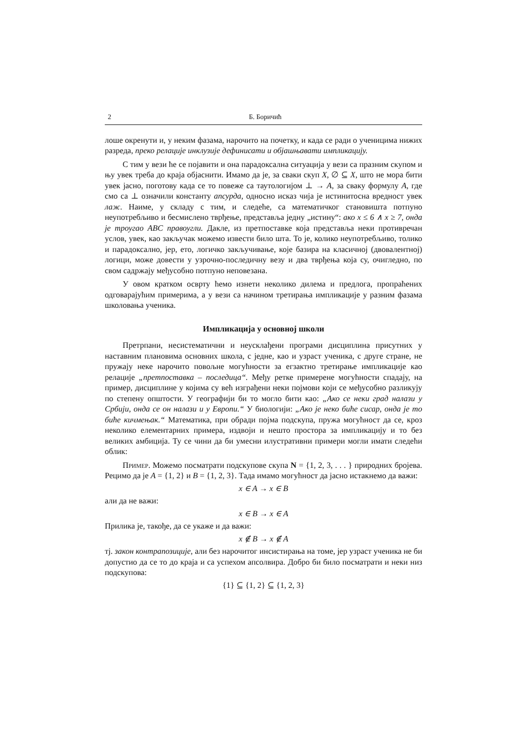2 Б. Боричић
лоше окренути и, у неким фазама, нарочито на почетку, и када се ради о ученицима нижих разреда, преко релације инклузије дефинисати и објашњавати импликацију.
С тим у вези ће се појавити и она парадоксална ситуација у вези са празним скупом и њу увек треба до краја објаснити. Имамо да је, за сваки скуп X, ∅ ⊆ X, што не мора бити увек јасно, поготову када се то повеже са таутологијом ⊥ → A, за сваку формулу A, где смо са ⊥ означили константу апсурда, односно исказ чија је истинитосна вредност увек лаж. Наиме, у складу с тим, и следеће, са математичког становишта потпуно неупотребљиво и бесмислено тврђење, представља једну „истину“: ако x ≤ 6 ∧ x ≥ 7, онда је троугао ABC правоугли. Дакле, из претпоставке која представља неки противречан услов, увек, као закључак можемо извести било шта. То је, колико неупотребљиво, толико и парадоксално, јер, ето, логичко закључивање, које базира на класичној (двовалентној) логици, може довести у узрочно-последичну везу и два тврђења која су, очигледно, по свом садржају међусобно потпуно неповезана.
У овом кратком осврту ћемо изнети неколико дилема и предлога, пропраћених одговарајућим примерима, а у вези са начином третирања импликације у разним фазама школовања ученика.
Импликација у основној школи
Претрпани, несистематични и неусклађени програми дисциплина присутних у наставним плановима основних школа, с једне, као и узраст ученика, с друге стране, не пружају неке нарочито повољне могућности за егзактно третирање импликације као релације „претпоставка – последица“. Међу ретке примерене могућности спадају, на пример, дисциплине у којима су већ изграђени неки појмови који се међусобно разликују по степену општости. У географији би то могло бити као: „Ако се неки град налази у Србији, онда се он налази и у Европи.“ У биологији: „Ако је неко биће сисар, онда је то биће кичмењак.“ Математика, при обради појма подскупа, пружа могућност да се, кроз неколико елементарних примера, издвоји и нешто простора за импликацију и то без великих амбиција. Ту се чини да би умесни илустративни примери могли имати следећи облик:
Пример. Можемо посматрати подскупове скупа N = {1, 2, 3, . . . } природних бројева. Рецимо да је A = {1, 2} и B = {1, 2, 3}. Тада имамо могућност да јасно истакнемо да важи:
x ∈ A → x ∈ B
али да не важи:
x ∈ B → x ∈ A
Прилика је, такође, да се укаже и да важи:
x ∉ B → x ∉ A
тј. закон контрапозиције, али без нарочитог инсистирања на томе, јер узраст ученика не би допустио да се то до краја и са успехом апсолвира. Добро би било посматрати и неки низ подскупова:
{1} ⊆ {1, 2} ⊆ {1, 2, 3}